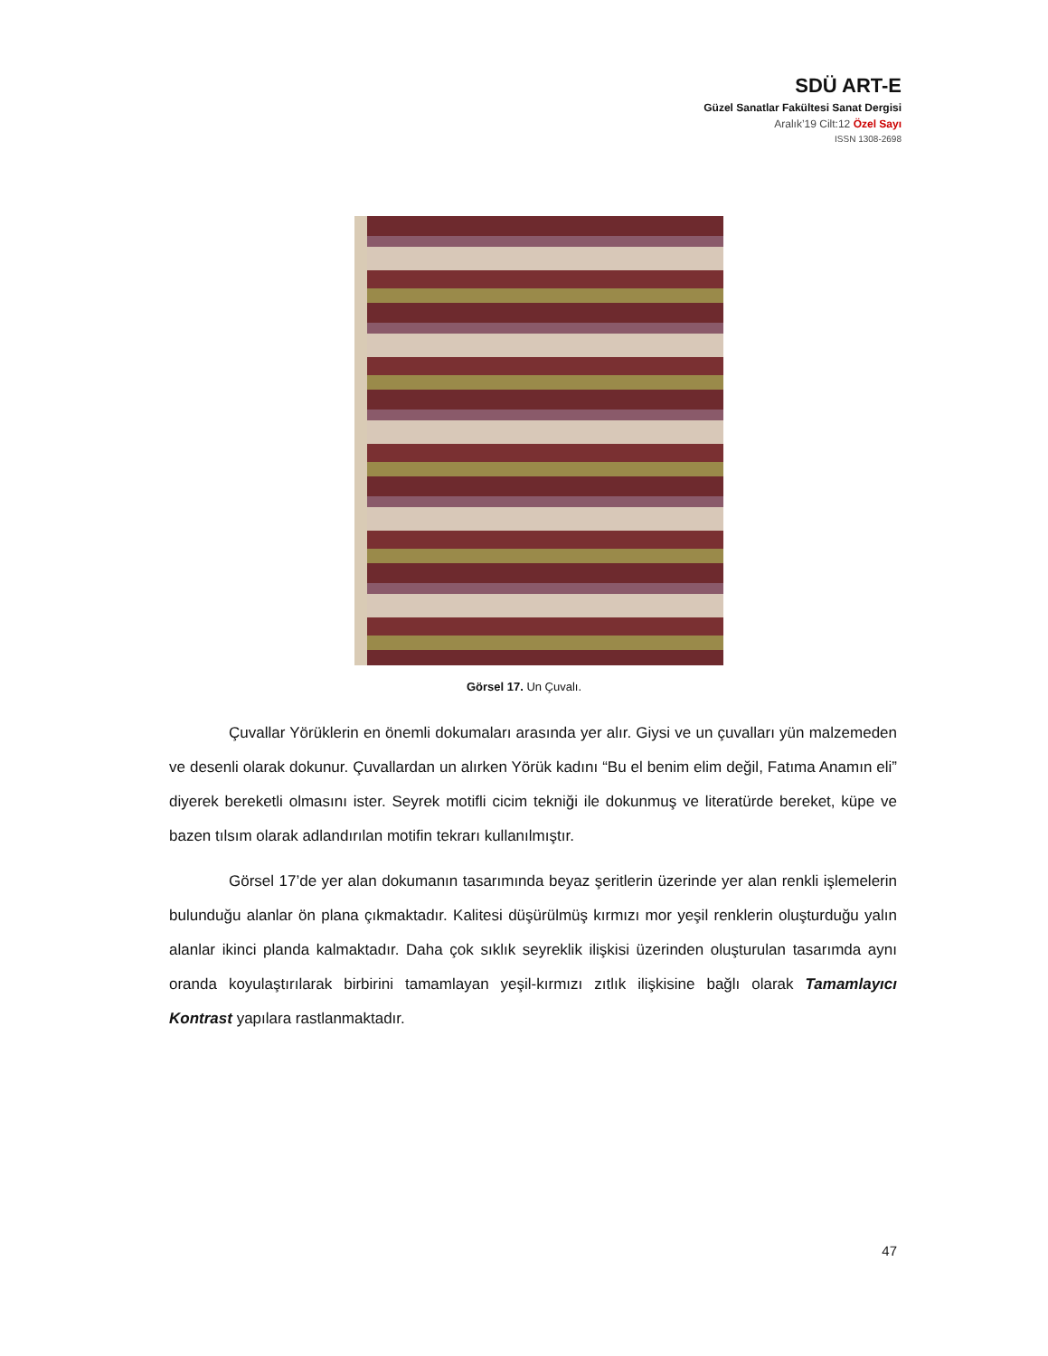SDÜ ART-E
Güzel Sanatlar Fakültesi Sanat Dergisi
Aralık’19 Cilt:12 Özel Sayı
ISSN 1308-2698
Görsel 17. Un Çuvalı.
Çuvallar Yörüklerin en önemli dokumaları arasında yer alır. Giysi ve un çuvalları yün malzemeden ve desenli olarak dokunur. Çuvallardan un alırken Yörük kadını “Bu el benim elim değil, Fatıma Anamın eli” diyerek bereketli olmasını ister. Seyrek motifli cicim tekniği ile dokunmuş ve literatürde bereket, küpe ve bazen tılsım olarak adlandırılan motifin tekrarı kullanılmıştır.
Görsel 17’de yer alan dokumanın tasarımında beyaz şeritlerin üzerinde yer alan renkli işlemelerin bulunduğu alanlar ön plana çıkmaktadır. Kalitesi düşürülmüş kırmızı mor yeşil renklerin oluşturduğu yalın alanlar ikinci planda kalmaktadır. Daha çok sıklık seyreklik ilişkisi üzerinden oluşturulan tasarımda aynı oranda koyulaştırılarak birbirini tamamlayan yeşil-kırmızı zıtlık ilişkisine bağlı olarak Tamamlayıcı Kontrast yapılara rastlanmaktadır.
47